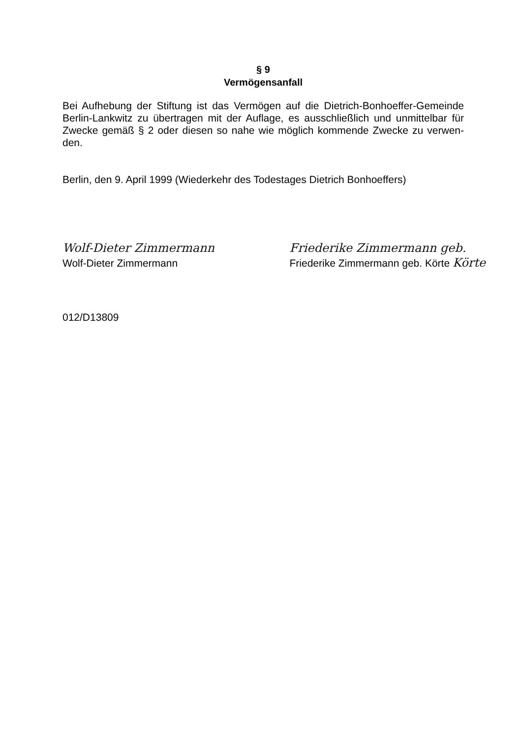§ 9
Vermögensanfall
Bei Aufhebung der Stiftung ist das Vermögen auf die Dietrich-Bonhoeffer-Gemeinde Berlin-Lankwitz zu übertragen mit der Auflage, es ausschließlich und unmittelbar für Zwecke gemäß § 2 oder diesen so nahe wie möglich kommende Zwecke zu verwen-den.
Berlin, den 9. April 1999 (Wiederkehr des Todestages Dietrich Bonhoeffers)
Wolf-Dieter Zimmermann
Wolf-Dieter Zimmermann
Friederike Zimmermann geb.
Friederike Zimmermann geb. Körte Körte
012/D13809